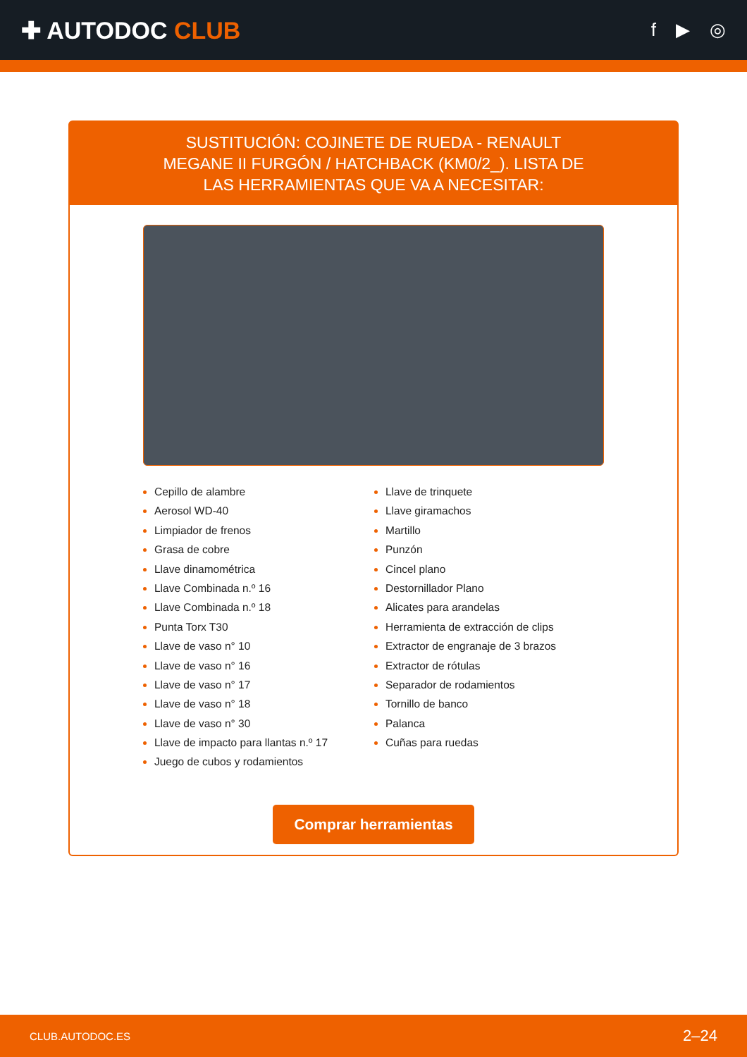✚ AUTODOC CLUB
f ▶ ◎
SUSTITUCIÓN: COJINETE DE RUEDA - RENAULT MEGANE II FURGÓN / HATCHBACK (KM0/2_). LISTA DE LAS HERRAMIENTAS QUE VA A NECESITAR:
Cepillo de alambre
Aerosol WD-40
Limpiador de frenos
Grasa de cobre
Llave dinamométrica
Llave Combinada n.º 16
Llave Combinada n.º 18
Punta Torx T30
Llave de vaso n° 10
Llave de vaso n° 16
Llave de vaso n° 17
Llave de vaso n° 18
Llave de vaso n° 30
Llave de impacto para llantas n.º 17
Juego de cubos y rodamientos
Llave de trinquete
Llave giramachos
Martillo
Punzón
Cincel plano
Destornillador Plano
Alicates para arandelas
Herramienta de extracción de clips
Extractor de engranaje de 3 brazos
Extractor de rótulas
Separador de rodamientos
Tornillo de banco
Palanca
Cuñas para ruedas
Comprar herramientas
CLUB.AUTODOC.ES 2–24